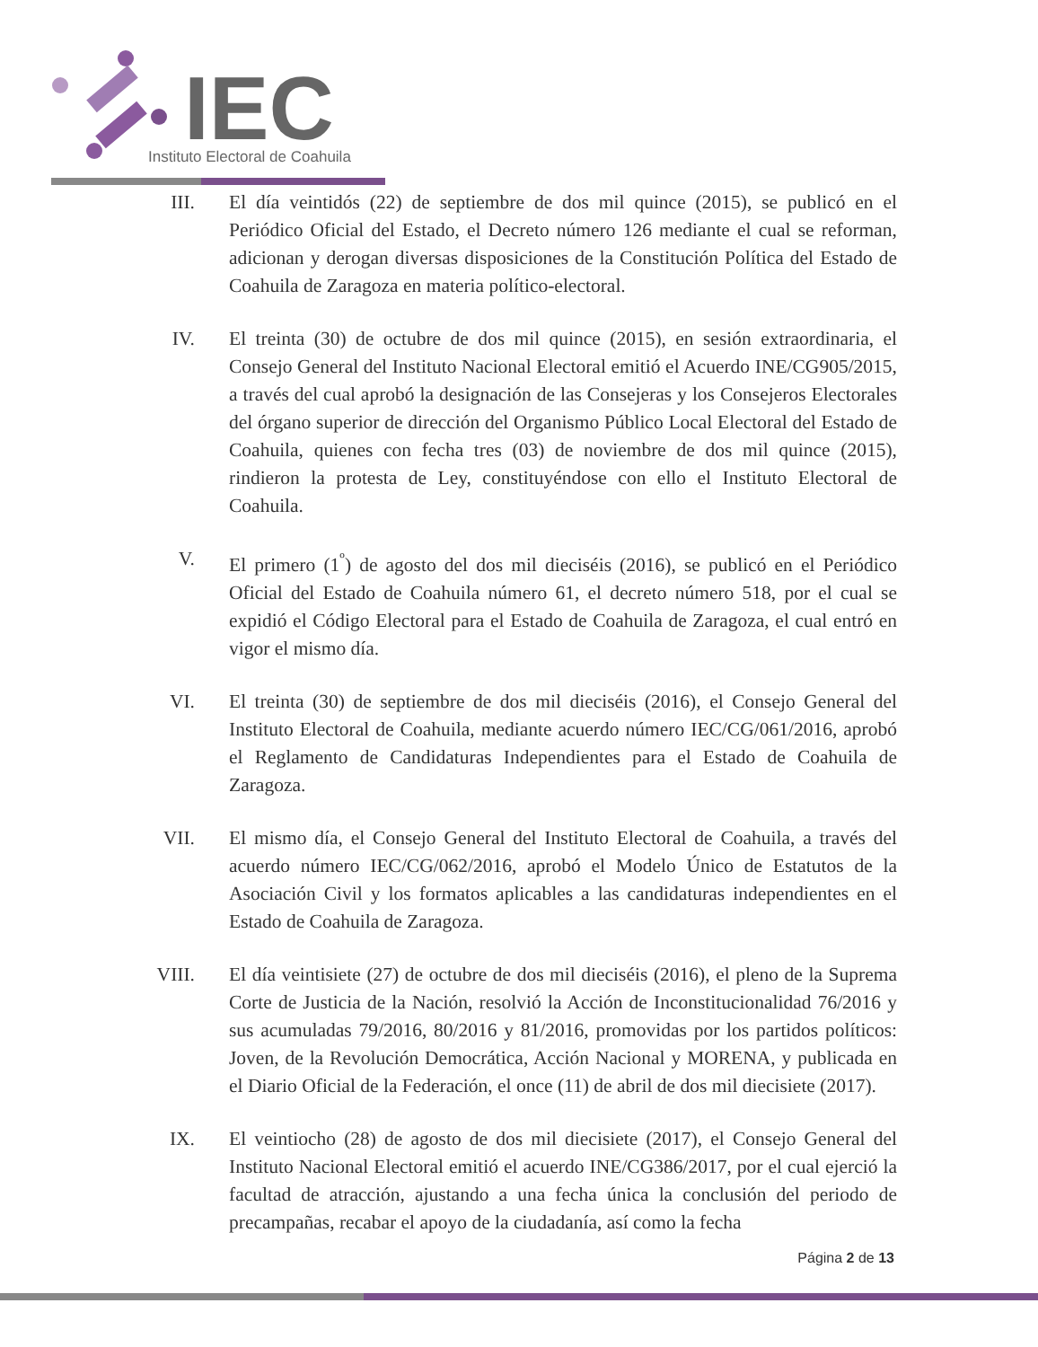IEC
Instituto Electoral de Coahuila
III. El día veintidós (22) de septiembre de dos mil quince (2015), se publicó en el Periódico Oficial del Estado, el Decreto número 126 mediante el cual se reforman, adicionan y derogan diversas disposiciones de la Constitución Política del Estado de Coahuila de Zaragoza en materia político-electoral.
IV. El treinta (30) de octubre de dos mil quince (2015), en sesión extraordinaria, el Consejo General del Instituto Nacional Electoral emitió el Acuerdo INE/CG905/2015, a través del cual aprobó la designación de las Consejeras y los Consejeros Electorales del órgano superior de dirección del Organismo Público Local Electoral del Estado de Coahuila, quienes con fecha tres (03) de noviembre de dos mil quince (2015), rindieron la protesta de Ley, constituyéndose con ello el Instituto Electoral de Coahuila.
V. El primero (1<sup>º</sup>) de agosto del dos mil dieciséis (2016), se publicó en el Periódico Oficial del Estado de Coahuila número 61, el decreto número 518, por el cual se expidió el Código Electoral para el Estado de Coahuila de Zaragoza, el cual entró en vigor el mismo día.
VI. El treinta (30) de septiembre de dos mil dieciséis (2016), el Consejo General del Instituto Electoral de Coahuila, mediante acuerdo número IEC/CG/061/2016, aprobó el Reglamento de Candidaturas Independientes para el Estado de Coahuila de Zaragoza.
VII. El mismo día, el Consejo General del Instituto Electoral de Coahuila, a través del acuerdo número IEC/CG/062/2016, aprobó el Modelo Único de Estatutos de la Asociación Civil y los formatos aplicables a las candidaturas independientes en el Estado de Coahuila de Zaragoza.
VIII. El día veintisiete (27) de octubre de dos mil dieciséis (2016), el pleno de la Suprema Corte de Justicia de la Nación, resolvió la Acción de Inconstitucionalidad 76/2016 y sus acumuladas 79/2016, 80/2016 y 81/2016, promovidas por los partidos políticos: Joven, de la Revolución Democrática, Acción Nacional y MORENA, y publicada en el Diario Oficial de la Federación, el once (11) de abril de dos mil diecisiete (2017).
IX. El veintiocho (28) de agosto de dos mil diecisiete (2017), el Consejo General del Instituto Nacional Electoral emitió el acuerdo INE/CG386/2017, por el cual ejerció la facultad de atracción, ajustando a una fecha única la conclusión del periodo de precampañas, recabar el apoyo de la ciudadanía, así como la fecha
Página 2 de 13